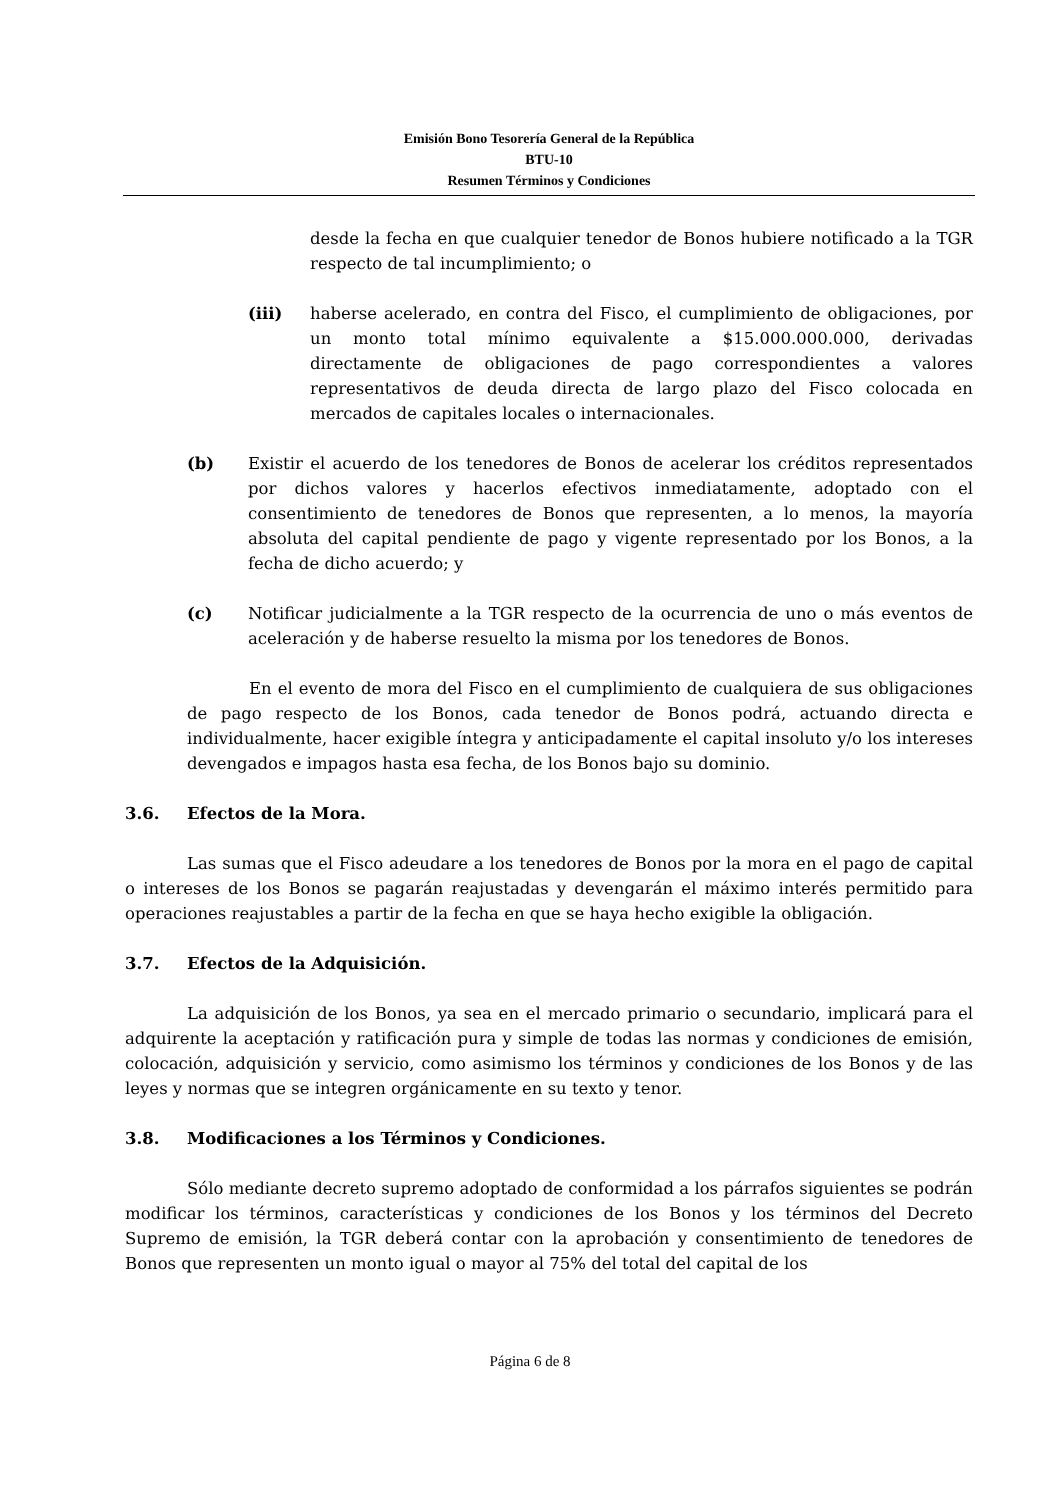Emisión Bono Tesorería General de la República
BTU-10
Resumen Términos y Condiciones
desde la fecha en que cualquier tenedor de Bonos hubiere notificado a la TGR respecto de tal incumplimiento; o
(iii) haberse acelerado, en contra del Fisco, el cumplimiento de obligaciones, por un monto total mínimo equivalente a $15.000.000.000, derivadas directamente de obligaciones de pago correspondientes a valores representativos de deuda directa de largo plazo del Fisco colocada en mercados de capitales locales o internacionales.
(b) Existir el acuerdo de los tenedores de Bonos de acelerar los créditos representados por dichos valores y hacerlos efectivos inmediatamente, adoptado con el consentimiento de tenedores de Bonos que representen, a lo menos, la mayoría absoluta del capital pendiente de pago y vigente representado por los Bonos, a la fecha de dicho acuerdo; y
(c) Notificar judicialmente a la TGR respecto de la ocurrencia de uno o más eventos de aceleración y de haberse resuelto la misma por los tenedores de Bonos.
En el evento de mora del Fisco en el cumplimiento de cualquiera de sus obligaciones de pago respecto de los Bonos, cada tenedor de Bonos podrá, actuando directa e individualmente, hacer exigible íntegra y anticipadamente el capital insoluto y/o los intereses devengados e impagos hasta esa fecha, de los Bonos bajo su dominio.
3.6. Efectos de la Mora.
Las sumas que el Fisco adeudare a los tenedores de Bonos por la mora en el pago de capital o intereses de los Bonos se pagarán reajustadas y devengarán el máximo interés permitido para operaciones reajustables a partir de la fecha en que se haya hecho exigible la obligación.
3.7. Efectos de la Adquisición.
La adquisición de los Bonos, ya sea en el mercado primario o secundario, implicará para el adquirente la aceptación y ratificación pura y simple de todas las normas y condiciones de emisión, colocación, adquisición y servicio, como asimismo los términos y condiciones de los Bonos y de las leyes y normas que se integren orgánicamente en su texto y tenor.
3.8. Modificaciones a los Términos y Condiciones.
Sólo mediante decreto supremo adoptado de conformidad a los párrafos siguientes se podrán modificar los términos, características y condiciones de los Bonos y los términos del Decreto Supremo de emisión, la TGR deberá contar con la aprobación y consentimiento de tenedores de Bonos que representen un monto igual o mayor al 75% del total del capital de los
Página 6 de 8